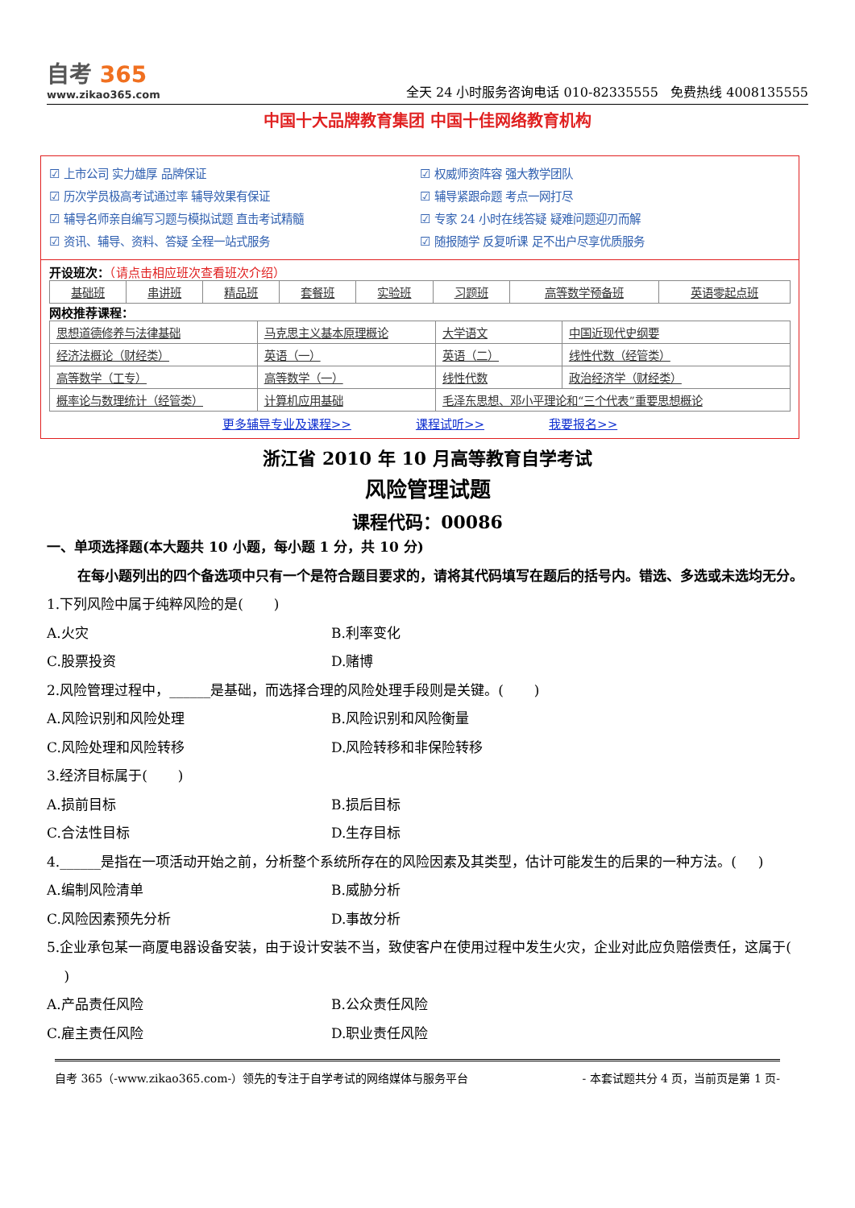自考 365
www.zikao365.com
全天 24 小时服务咨询电话 010-82335555 免费热线 4008135555
中国十大品牌教育集团 中国十佳网络教育机构
☑ 上市公司 实力雄厚 品牌保证
☑ 权威师资阵容 强大教学团队
☑ 历次学员极高考试通过率 辅导效果有保证
☑ 辅导紧跟命题 考点一网打尽
☑ 辅导名师亲自编写习题与模拟试题 直击考试精髓
☑ 专家 24 小时在线答疑 疑难问题迎刃而解
☑ 资讯、辅导、资料、答疑 全程一站式服务
☑ 随报随学 反复听课 足不出户尽享优质服务
开设班次：（请点击相应班次查看班次介绍）
| 基础班 | 串讲班 | 精品班 | 套餐班 | 实验班 | 习题班 | 高等数学预备班 | 英语零起点班 |
网校推荐课程：
| 思想道德修养与法律基础 | 马克思主义基本原理概论 | 大学语文 | 中国近现代史纲要 |
| 经济法概论（财经类） | 英语（一） | 英语（二） | 线性代数（经管类） |
| 高等数学（工专） | 高等数学（一） | 线性代数 | 政治经济学（财经类） |
| 概率论与数理统计（经管类） | 计算机应用基础 | 毛泽东思想、邓小平理论和“三个代表”重要思想概论 | |
更多辅导专业及课程>> 课程试听>> 我要报名>>
浙江省 2010 年 10 月高等教育自学考试
风险管理试题
课程代码：00086
一、单项选择题(本大题共 10 小题，每小题 1 分，共 10 分)
在每小题列出的四个备选项中只有一个是符合题目要求的，请将其代码填写在题后的括号内。错选、多选或未选均无分。
1.下列风险中属于纯粹风险的是( )
A.火灾
B.利率变化
C.股票投资
D.赌博
2.风险管理过程中，______是基础，而选择合理的风险处理手段则是关键。( )
A.风险识别和风险处理
B.风险识别和风险衡量
C.风险处理和风险转移
D.风险转移和非保险转移
3.经济目标属于( )
A.损前目标
B.损后目标
C.合法性目标
D.生存目标
4.______是指在一项活动开始之前，分析整个系统所存在的风险因素及其类型，估计可能发生的后果的一种方法。( )
A.编制风险清单
B.威胁分析
C.风险因素预先分析
D.事故分析
5.企业承包某一商厦电器设备安装，由于设计安装不当，致使客户在使用过程中发生火灾，企业对此应负赔偿责任，这属于( )
A.产品责任风险
B.公众责任风险
C.雇主责任风险
D.职业责任风险
自考 365（-www.zikao365.com-）领先的专注于自学考试的网络媒体与服务平台 - 本套试题共分 4 页，当前页是第 1 页-